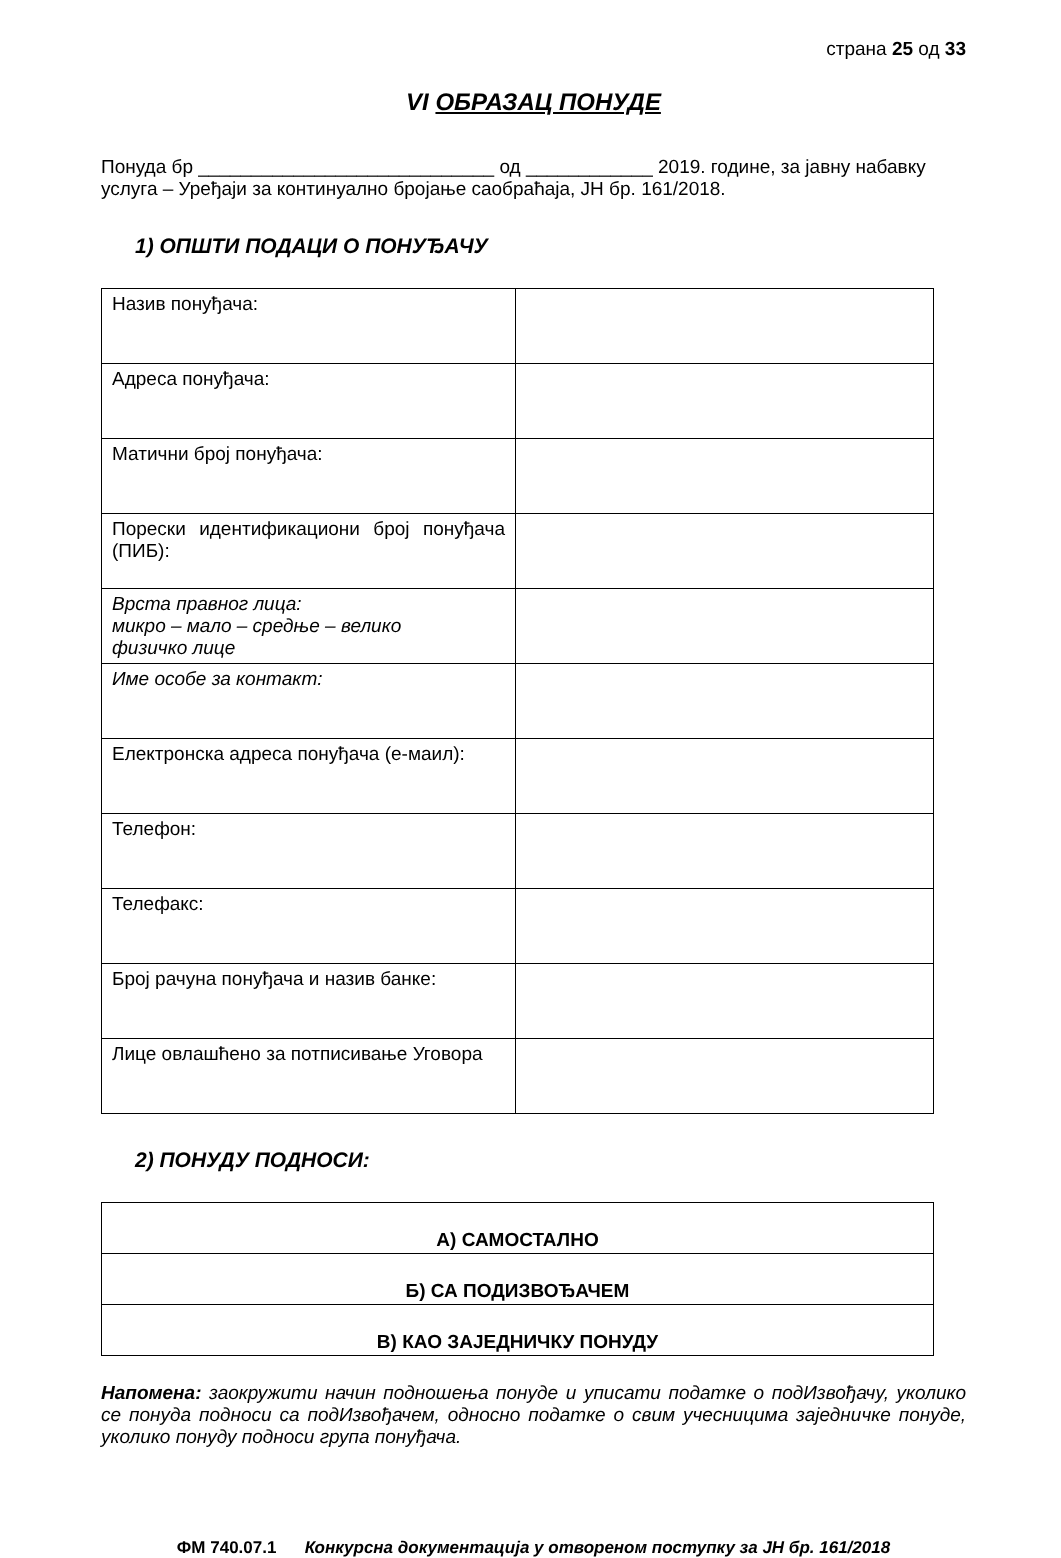страна 25 од 33
VI ОБРАЗАЦ ПОНУДЕ
Понуда бр ____________________________ од ____________ 2019. године, за јавну набавку услуга – Уређаји за континуално бројање саобраћаја, ЈН бр. 161/2018.
1) ОПШТИ ПОДАЦИ О ПОНУЂАЧУ
| Назив понуђача: | |
| Адреса понуђача: | |
| Матични број понуђача: | |
| Порески идентификациони број понуђача (ПИБ): | |
| Врста правног лица: микро – мало – средње – велико физичко лице | |
| Име особе за контакт: | |
| Електронска адреса понуђача (е-маил): | |
| Телефон: | |
| Телефакс: | |
| Број рачуна понуђача и назив банке: | |
| Лице овлашћено за потписивање Уговора | |
2) ПОНУДУ ПОДНОСИ:
| А) САМОСТАЛНО |
| Б) СА ПОДИЗВОЂАЧЕМ |
| В) КАО ЗАЈЕДНИЧКУ ПОНУДУ |
Напомена: заокружити начин подношења понуде и уписати податке о подИзвођачу, уколико се понуда подноси са подИзвођачем, односно податке о свим учесницима заједничке понуде, уколико понуду подноси група понуђача.
ФМ 740.07.1 Конкурсна документација у отвореном поступку за ЈН бр. 161/2018